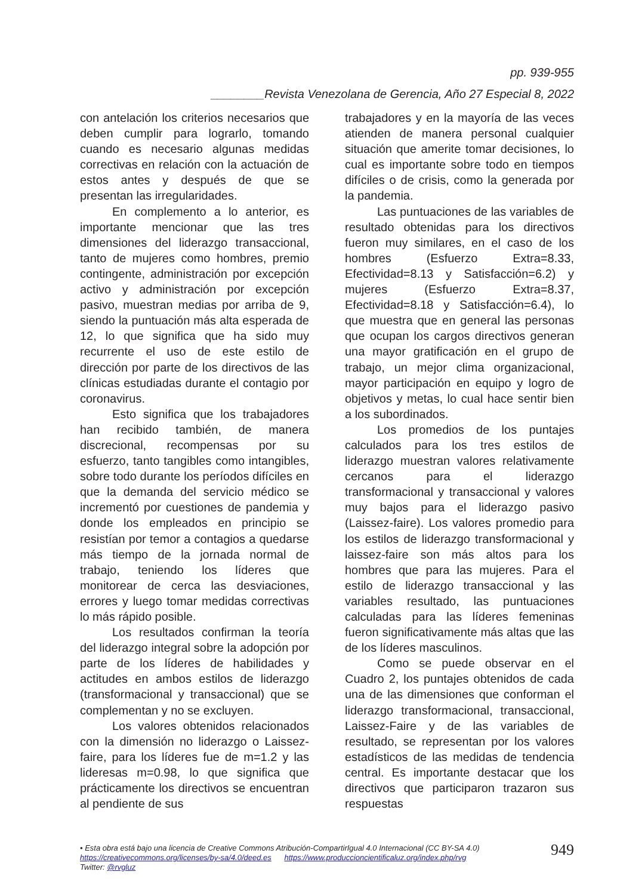pp. 939-955
________Revista Venezolana de Gerencia, Año 27 Especial 8, 2022
con antelación los criterios necesarios que deben cumplir para lograrlo, tomando cuando es necesario algunas medidas correctivas en relación con la actuación de estos antes y después de que se presentan las irregularidades.
En complemento a lo anterior, es importante mencionar que las tres dimensiones del liderazgo transaccional, tanto de mujeres como hombres, premio contingente, administración por excepción activo y administración por excepción pasivo, muestran medias por arriba de 9, siendo la puntuación más alta esperada de 12, lo que significa que ha sido muy recurrente el uso de este estilo de dirección por parte de los directivos de las clínicas estudiadas durante el contagio por coronavirus.
Esto significa que los trabajadores han recibido también, de manera discrecional, recompensas por su esfuerzo, tanto tangibles como intangibles, sobre todo durante los períodos difíciles en que la demanda del servicio médico se incrementó por cuestiones de pandemia y donde los empleados en principio se resistían por temor a contagios a quedarse más tiempo de la jornada normal de trabajo, teniendo los líderes que monitorear de cerca las desviaciones, errores y luego tomar medidas correctivas lo más rápido posible.
Los resultados confirman la teoría del liderazgo integral sobre la adopción por parte de los líderes de habilidades y actitudes en ambos estilos de liderazgo (transformacional y transaccional) que se complementan y no se excluyen.
Los valores obtenidos relacionados con la dimensión no liderazgo o Laissez-faire, para los líderes fue de m=1.2 y las lideresas m=0.98, lo que significa que prácticamente los directivos se encuentran al pendiente de sus
trabajadores y en la mayoría de las veces atienden de manera personal cualquier situación que amerite tomar decisiones, lo cual es importante sobre todo en tiempos difíciles o de crisis, como la generada por la pandemia.
Las puntuaciones de las variables de resultado obtenidas para los directivos fueron muy similares, en el caso de los hombres (Esfuerzo Extra=8.33, Efectividad=8.13 y Satisfacción=6.2) y mujeres (Esfuerzo Extra=8.37, Efectividad=8.18 y Satisfacción=6.4), lo que muestra que en general las personas que ocupan los cargos directivos generan una mayor gratificación en el grupo de trabajo, un mejor clima organizacional, mayor participación en equipo y logro de objetivos y metas, lo cual hace sentir bien a los subordinados.
Los promedios de los puntajes calculados para los tres estilos de liderazgo muestran valores relativamente cercanos para el liderazgo transformacional y transaccional y valores muy bajos para el liderazgo pasivo (Laissez-faire). Los valores promedio para los estilos de liderazgo transformacional y laissez-faire son más altos para los hombres que para las mujeres. Para el estilo de liderazgo transaccional y las variables resultado, las puntuaciones calculadas para las líderes femeninas fueron significativamente más altas que las de los líderes masculinos.
Como se puede observar en el Cuadro 2, los puntajes obtenidos de cada una de las dimensiones que conforman el liderazgo transformacional, transaccional, Laissez-Faire y de las variables de resultado, se representan por los valores estadísticos de las medidas de tendencia central. Es importante destacar que los directivos que participaron trazaron sus respuestas
• Esta obra está bajo una licencia de Creative Commons Atribución-CompartirIgual 4.0 Internacional (CC BY-SA 4.0)
https://creativecommons.org/licenses/by-sa/4.0/deed.es https://www.produccioncientificaluz.org/index.php/rvg
Twitter: @rvgluz
949